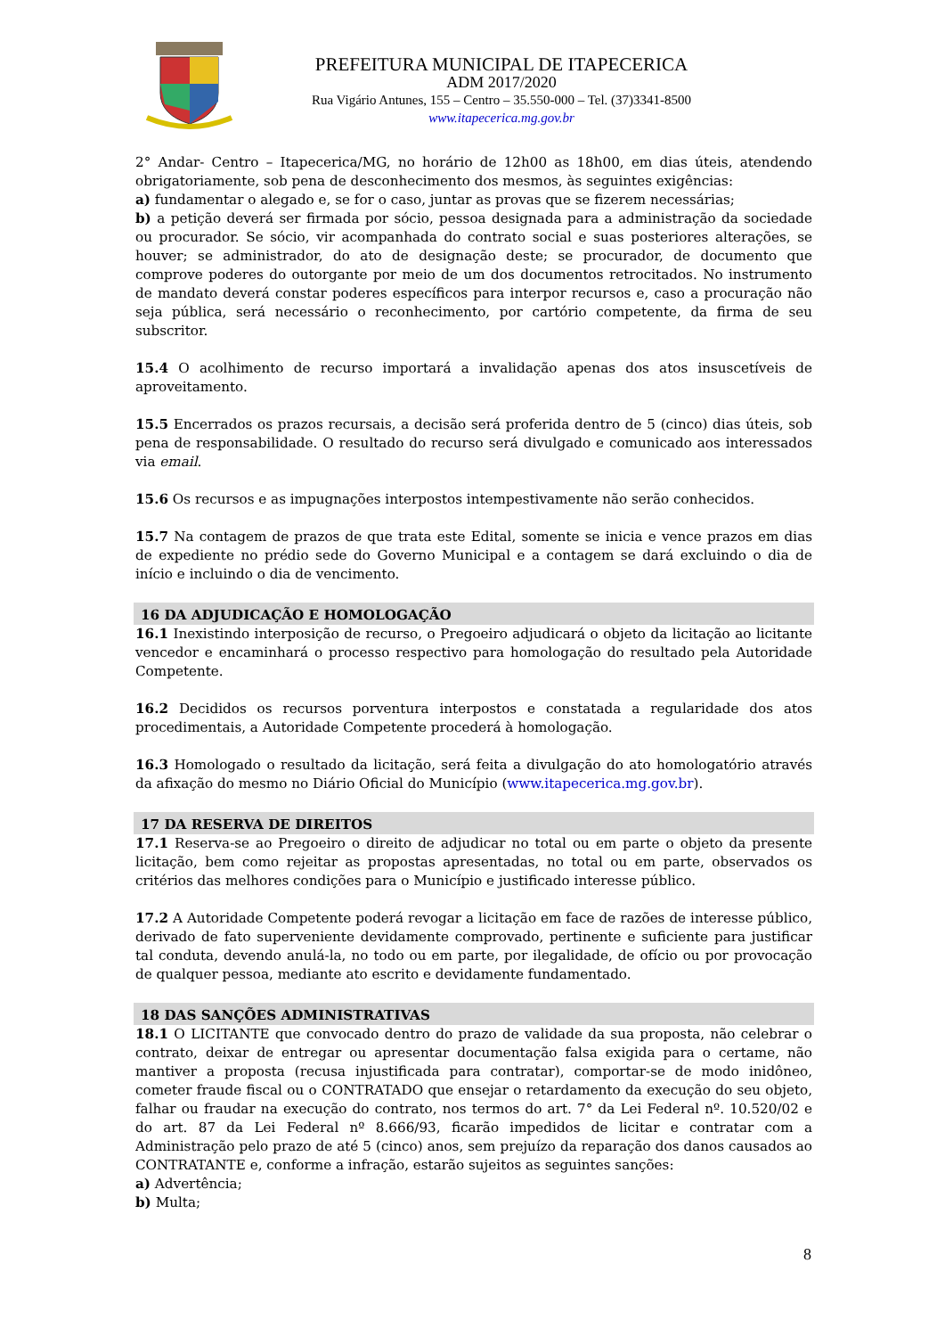PREFEITURA MUNICIPAL DE ITAPECERICA
ADM 2017/2020
Rua Vigário Antunes, 155 – Centro – 35.550-000 – Tel. (37)3341-8500
www.itapecerica.mg.gov.br
2° Andar- Centro – Itapecerica/MG, no horário de 12h00 as 18h00, em dias úteis, atendendo obrigatoriamente, sob pena de desconhecimento dos mesmos, às seguintes exigências:
a) fundamentar o alegado e, se for o caso, juntar as provas que se fizerem necessárias;
b) a petição deverá ser firmada por sócio, pessoa designada para a administração da sociedade ou procurador. Se sócio, vir acompanhada do contrato social e suas posteriores alterações, se houver; se administrador, do ato de designação deste; se procurador, de documento que comprove poderes do outorgante por meio de um dos documentos retrocitados. No instrumento de mandato deverá constar poderes específicos para interpor recursos e, caso a procuração não seja pública, será necessário o reconhecimento, por cartório competente, da firma de seu subscritor.
15.4 O acolhimento de recurso importará a invalidação apenas dos atos insuscetíveis de aproveitamento.
15.5 Encerrados os prazos recursais, a decisão será proferida dentro de 5 (cinco) dias úteis, sob pena de responsabilidade. O resultado do recurso será divulgado e comunicado aos interessados via email.
15.6 Os recursos e as impugnações interpostos intempestivamente não serão conhecidos.
15.7 Na contagem de prazos de que trata este Edital, somente se inicia e vence prazos em dias de expediente no prédio sede do Governo Municipal e a contagem se dará excluindo o dia de início e incluindo o dia de vencimento.
16 DA ADJUDICAÇÃO E HOMOLOGAÇÃO
16.1 Inexistindo interposição de recurso, o Pregoeiro adjudicará o objeto da licitação ao licitante vencedor e encaminhará o processo respectivo para homologação do resultado pela Autoridade Competente.
16.2 Decididos os recursos porventura interpostos e constatada a regularidade dos atos procedimentais, a Autoridade Competente procederá à homologação.
16.3 Homologado o resultado da licitação, será feita a divulgação do ato homologatório através da afixação do mesmo no Diário Oficial do Município (www.itapecerica.mg.gov.br).
17 DA RESERVA DE DIREITOS
17.1 Reserva-se ao Pregoeiro o direito de adjudicar no total ou em parte o objeto da presente licitação, bem como rejeitar as propostas apresentadas, no total ou em parte, observados os critérios das melhores condições para o Município e justificado interesse público.
17.2 A Autoridade Competente poderá revogar a licitação em face de razões de interesse público, derivado de fato superveniente devidamente comprovado, pertinente e suficiente para justificar tal conduta, devendo anulá-la, no todo ou em parte, por ilegalidade, de ofício ou por provocação de qualquer pessoa, mediante ato escrito e devidamente fundamentado.
18 DAS SANÇÕES ADMINISTRATIVAS
18.1 O LICITANTE que convocado dentro do prazo de validade da sua proposta, não celebrar o contrato, deixar de entregar ou apresentar documentação falsa exigida para o certame, não mantiver a proposta (recusa injustificada para contratar), comportar-se de modo inidôneo, cometer fraude fiscal ou o CONTRATADO que ensejar o retardamento da execução do seu objeto, falhar ou fraudar na execução do contrato, nos termos do art. 7° da Lei Federal nº. 10.520/02 e do art. 87 da Lei Federal nº 8.666/93, ficarão impedidos de licitar e contratar com a Administração pelo prazo de até 5 (cinco) anos, sem prejuízo da reparação dos danos causados ao CONTRATANTE e, conforme a infração, estarão sujeitos as seguintes sanções:
a) Advertência;
b) Multa;
8